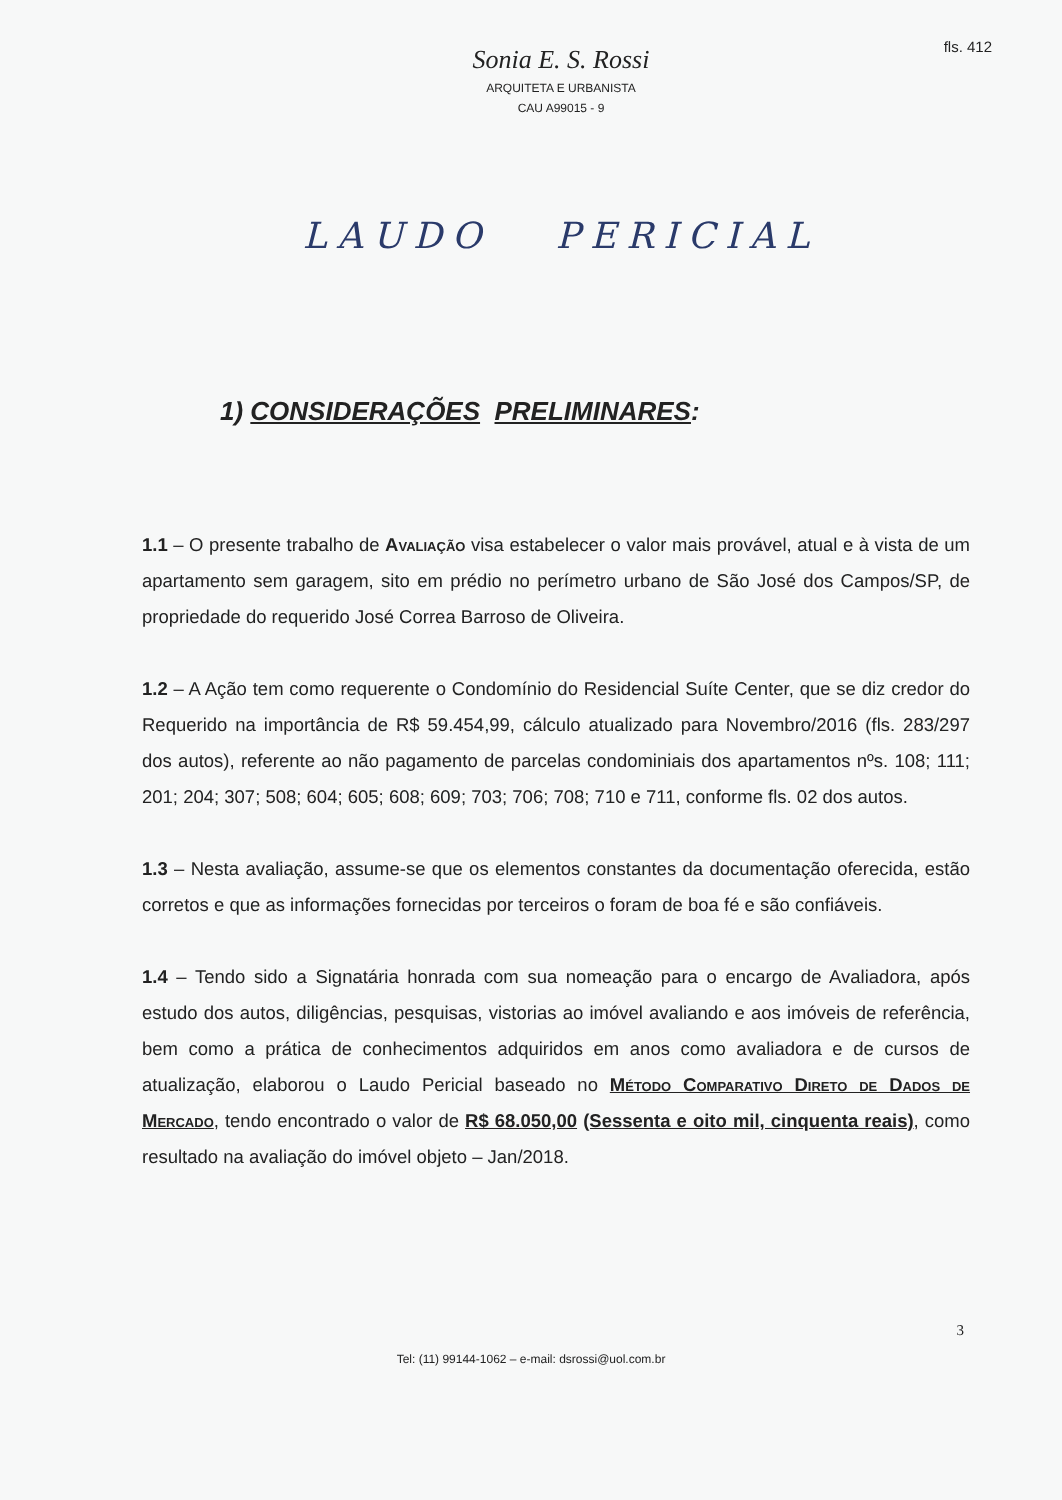fls. 412
Sonia E. S. Rossi
ARQUITETA E URBANISTA
CAU A99015 - 9
LAUDO PERICIAL
1) CONSIDERAÇÕES PRELIMINARES:
1.1 – O presente trabalho de Avaliação visa estabelecer o valor mais provável, atual e à vista de um apartamento sem garagem, sito em prédio no perímetro urbano de São José dos Campos/SP, de propriedade do requerido José Correa Barroso de Oliveira.
1.2 – A Ação tem como requerente o Condomínio do Residencial Suíte Center, que se diz credor do Requerido na importância de R$ 59.454,99, cálculo atualizado para Novembro/2016 (fls. 283/297 dos autos), referente ao não pagamento de parcelas condominiais dos apartamentos nºs. 108; 111; 201; 204; 307; 508; 604; 605; 608; 609; 703; 706; 708; 710 e 711, conforme fls. 02 dos autos.
1.3 – Nesta avaliação, assume-se que os elementos constantes da documentação oferecida, estão corretos e que as informações fornecidas por terceiros o foram de boa fé e são confiáveis.
1.4 – Tendo sido a Signatária honrada com sua nomeação para o encargo de Avaliadora, após estudo dos autos, diligências, pesquisas, vistorias ao imóvel avaliando e aos imóveis de referência, bem como a prática de conhecimentos adquiridos em anos como avaliadora e de cursos de atualização, elaborou o Laudo Pericial baseado no Método Comparativo Direto de Dados de Mercado, tendo encontrado o valor de R$ 68.050,00 (Sessenta e oito mil, cinquenta reais), como resultado na avaliação do imóvel objeto – Jan/2018.
3
Tel: (11) 99144-1062 – e-mail: dsrossi@uol.com.br